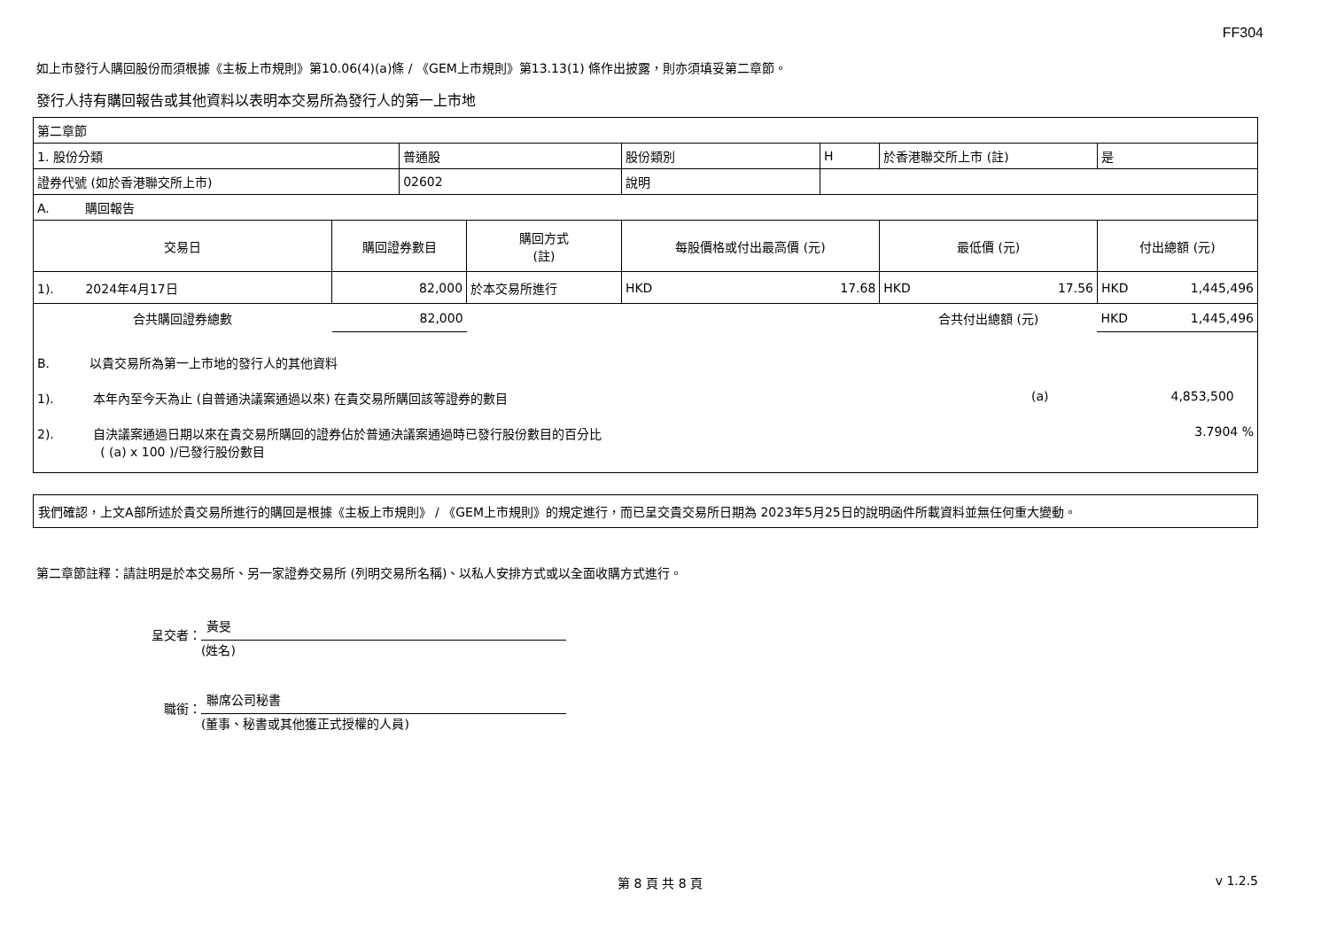FF304
如上市發行人購回股份而須根據《主板上市規則》第10.06(4)(a)條 / 《GEM上市規則》第13.13(1) 條作出披露，則亦須填妥第二章節。
發行人持有購回報告或其他資料以表明本交易所為發行人的第一上市地
| 第二章節 | | | | | | | |
| 1. 股份分類 | | 普通股 | | 股份類別 | H | 於香港聯交所上市 (註) | 是 |
| 證券代號 (如於香港聯交所上市) | | 02602 | | 說明 | | | |
| A. 購回報告 | | | | | | | |
| 交易日 | 購回證券數目 | | 購回方式 (註) | 每股價格或付出最高價 (元) | | 最低價 (元) | 付出總額 (元) |
| 1). 2024年4月17日 | 82,000 | | 於本交易所進行 | HKD 17.68 | | HKD 17.56 | HKD 1,445,496 |
| 合共購回證券總數 | 82,000 | | | | | 合共付出總額 (元) | HKD 1,445,496 |
| B. 以貴交易所為第一上市地的發行人的其他資料 | | | | | | | |
| 1). 本年內至今天為止 (自普通決議案通過以來) 在貴交易所購回該等證券的數目 (a) 4,853,500 | | | | | | | |
| 2). 自決議案通過日期以來在貴交易所購回的證券佔於普通決議案通過時已發行股份數目的百分比 3.7904 % ( (a) x 100 )/已發行股份數目 | | | | | | | |
我們確認，上文A部所述於貴交易所進行的購回是根據《主板上市規則》 / 《GEM上市規則》的規定進行，而已呈交貴交易所日期為 2023年5月25日的說明函件所載資料並無任何重大變動。
第二章節註釋：請註明是於本交易所、另一家證券交易所 (列明交易所名稱)、以私人安排方式或以全面收購方式進行。
呈交者：
黃旻
(姓名)
職銜：
聯席公司秘書
(董事、秘書或其他獲正式授權的人員)
第 8 頁 共 8 頁 v 1.2.5